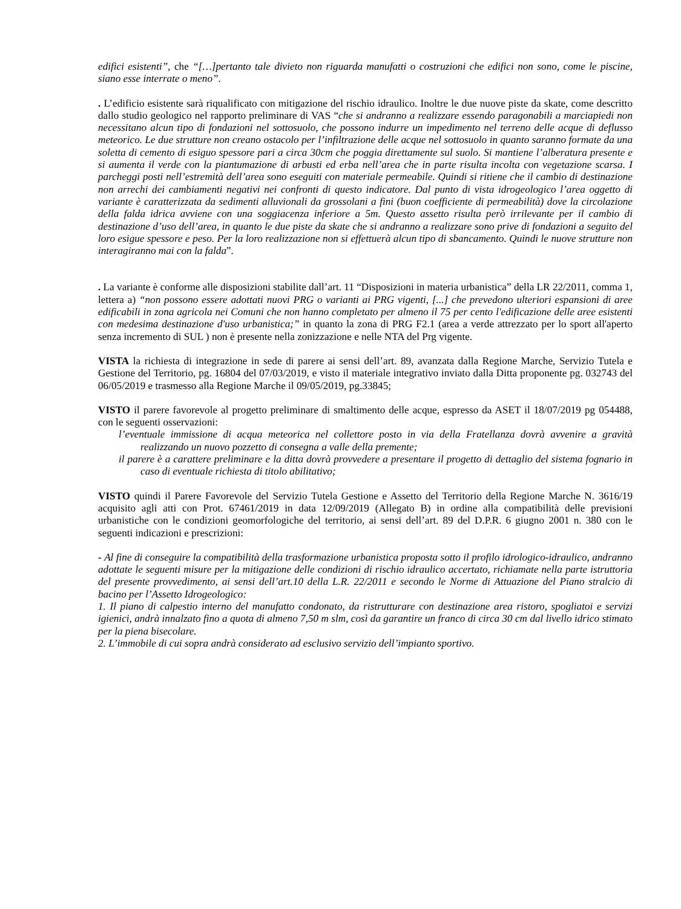edifici esistenti”, che “[…]pertanto tale divieto non riguarda manufatti o costruzioni che edifici non sono, come le piscine, siano esse interrate o meno”.
. L’edificio esistente sarà riqualificato con mitigazione del rischio idraulico. Inoltre le due nuove piste da skate, come descritto dallo studio geologico nel rapporto preliminare di VAS “che si andranno a realizzare essendo paragonabili a marciapiedi non necessitano alcun tipo di fondazioni nel sottosuolo, che possono indurre un impedimento nel terreno delle acque di deflusso meteorico. Le due strutture non creano ostacolo per l’infiltrazione delle acque nel sottosuolo in quanto saranno formate da una soletta di cemento di esiguo spessore pari a circa 30cm che poggia direttamente sul suolo. Si mantiene l’alberatura presente e si aumenta il verde con la piantumazione di arbusti ed erba nell’area che in parte risulta incolta con vegetazione scarsa. I parcheggi posti nell’estremità dell’area sono eseguiti con materiale permeabile. Quindi si ritiene che il cambio di destinazione non arrechi dei cambiamenti negativi nei confronti di questo indicatore. Dal punto di vista idrogeologico l’area oggetto di variante è caratterizzata da sedimenti alluvionali da grossolani a fini (buon coefficiente di permeabilità) dove la circolazione della falda idrica avviene con una soggiacenza inferiore a 5m. Questo assetto risulta però irrilevante per il cambio di destinazione d’uso dell’area, in quanto le due piste da skate che si andranno a realizzare sono prive di fondazioni a seguito del loro esigue spessore e peso. Per la loro realizzazione non si effettuerà alcun tipo di sbancamento. Quindi le nuove strutture non interagiranno mai con la falda”.
. La variante è conforme alle disposizioni stabilite dall’art. 11 “Disposizioni in materia urbanistica” della LR 22/2011, comma 1, lettera a) “non possono essere adottati nuovi PRG o varianti ai PRG vigenti, [...] che prevedono ulteriori espansioni di aree edificabili in zona agricola nei Comuni che non hanno completato per almeno il 75 per cento l'edificazione delle aree esistenti con medesima destinazione d'uso urbanistica;” in quanto la zona di PRG F2.1 (area a verde attrezzato per lo sport all'aperto senza incremento di SUL ) non è presente nella zonizzazione e nelle NTA del Prg vigente.
VISTA la richiesta di integrazione in sede di parere ai sensi dell’art. 89, avanzata dalla Regione Marche, Servizio Tutela e Gestione del Territorio, pg. 16804 del 07/03/2019, e visto il materiale integrativo inviato dalla Ditta proponente pg. 032743 del 06/05/2019 e trasmesso alla Regione Marche il 09/05/2019, pg.33845;
VISTO il parere favorevole al progetto preliminare di smaltimento delle acque, espresso da ASET il 18/07/2019 pg 054488, con le seguenti osservazioni:
l’eventuale immissione di acqua meteorica nel collettore posto in via della Fratellanza dovrà avvenire a gravità realizzando un nuovo pozzetto di consegna a valle della premente;
il parere è a carattere preliminare e la ditta dovrà provvedere a presentare il progetto di dettaglio del sistema fognario in caso di eventuale richiesta di titolo abilitativo;
VISTO quindi il Parere Favorevole del Servizio Tutela Gestione e Assetto del Territorio della Regione Marche N. 3616/19 acquisito agli atti con Prot. 67461/2019 in data 12/09/2019 (Allegato B) in ordine alla compatibilità delle previsioni urbanistiche con le condizioni geomorfologiche del territorio, ai sensi dell’art. 89 del D.P.R. 6 giugno 2001 n. 380 con le seguenti indicazioni e prescrizioni:
- Al fine di conseguire la compatibilità della trasformazione urbanistica proposta sotto il profilo idrologico-idraulico, andranno adottate le seguenti misure per la mitigazione delle condizioni di rischio idraulico accertato, richiamate nella parte istruttoria del presente provvedimento, ai sensi dell’art.10 della L.R. 22/2011 e secondo le Norme di Attuazione del Piano stralcio di bacino per l’Assetto Idrogeologico:
1. Il piano di calpestio interno del manufatto condonato, da ristrutturare con destinazione area ristoro, spogliatoi e servizi igienici, andrà innalzato fino a quota di almeno 7,50 m slm, così da garantire un franco di circa 30 cm dal livello idrico stimato per la piena bisecolare.
2. L’immobile di cui sopra andrà considerato ad esclusivo servizio dell’impianto sportivo.